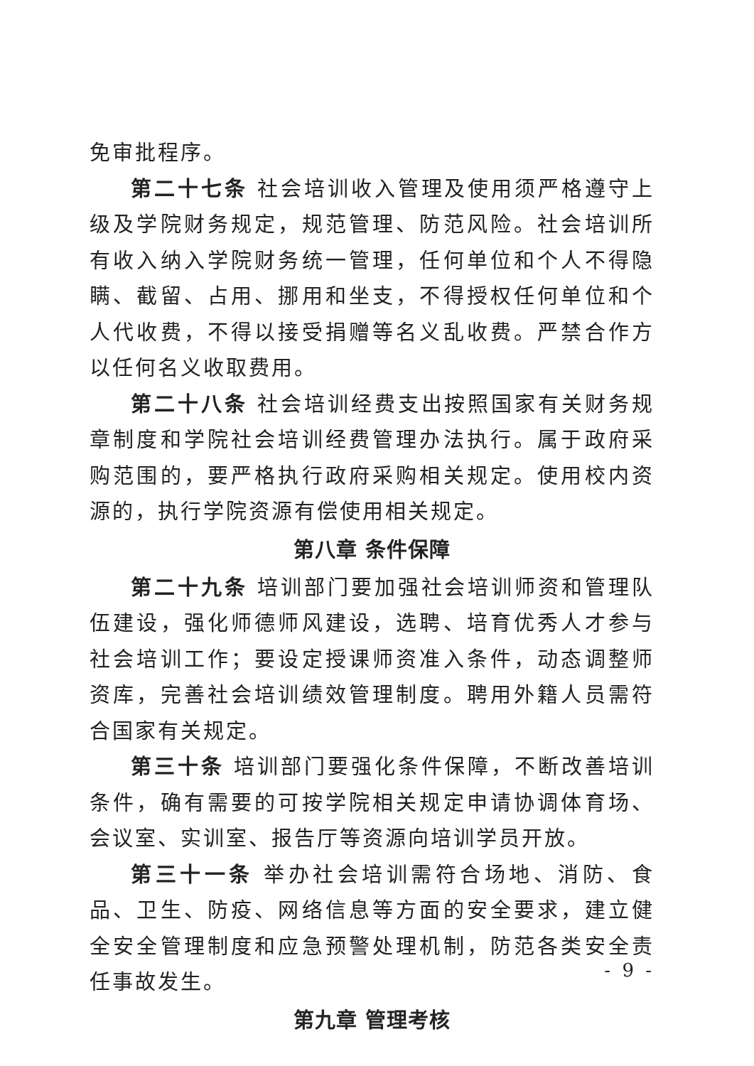免审批程序。
第二十七条 社会培训收入管理及使用须严格遵守上级及学院财务规定，规范管理、防范风险。社会培训所有收入纳入学院财务统一管理，任何单位和个人不得隐瞒、截留、占用、挪用和坐支，不得授权任何单位和个人代收费，不得以接受捐赠等名义乱收费。严禁合作方以任何名义收取费用。
第二十八条 社会培训经费支出按照国家有关财务规章制度和学院社会培训经费管理办法执行。属于政府采购范围的，要严格执行政府采购相关规定。使用校内资源的，执行学院资源有偿使用相关规定。
第八章 条件保障
第二十九条 培训部门要加强社会培训师资和管理队伍建设，强化师德师风建设，选聘、培育优秀人才参与社会培训工作；要设定授课师资准入条件，动态调整师资库，完善社会培训绩效管理制度。聘用外籍人员需符合国家有关规定。
第三十条 培训部门要强化条件保障，不断改善培训条件，确有需要的可按学院相关规定申请协调体育场、会议室、实训室、报告厅等资源向培训学员开放。
第三十一条 举办社会培训需符合场地、消防、食品、卫生、防疫、网络信息等方面的安全要求，建立健全安全管理制度和应急预警处理机制，防范各类安全责任事故发生。
第九章 管理考核
- 9 -